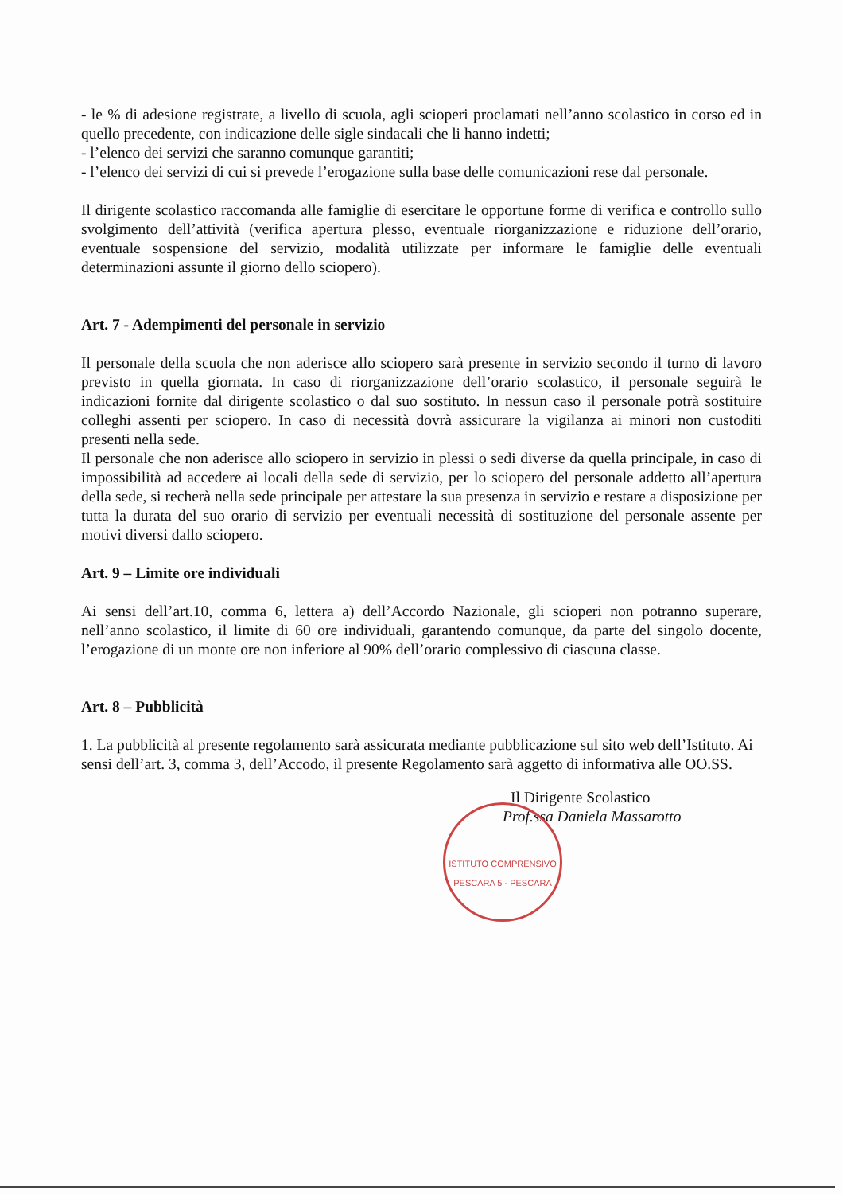- le % di adesione registrate, a livello di scuola, agli scioperi proclamati nell’anno scolastico in corso ed in quello precedente, con indicazione delle sigle sindacali che li hanno indetti;
- l’elenco dei servizi che saranno comunque garantiti;
- l’elenco dei servizi di cui si prevede l’erogazione sulla base delle comunicazioni rese dal personale.
Il dirigente scolastico raccomanda alle famiglie di esercitare le opportune forme di verifica e controllo sullo svolgimento dell’attività (verifica apertura plesso, eventuale riorganizzazione e riduzione dell’orario, eventuale sospensione del servizio, modalità utilizzate per informare le famiglie delle eventuali determinazioni assunte il giorno dello sciopero).
Art. 7 - Adempimenti del personale in servizio
Il personale della scuola che non aderisce allo sciopero sarà presente in servizio secondo il turno di lavoro previsto in quella giornata. In caso di riorganizzazione dell’orario scolastico, il personale seguirà le indicazioni fornite dal dirigente scolastico o dal suo sostituto. In nessun caso il personale potrà sostituire colleghi assenti per sciopero. In caso di necessità dovrà assicurare la vigilanza ai minori non custoditi presenti nella sede.
Il personale che non aderisce allo sciopero in servizio in plessi o sedi diverse da quella principale, in caso di impossibilità ad accedere ai locali della sede di servizio, per lo sciopero del personale addetto all’apertura della sede, si recherà nella sede principale per attestare la sua presenza in servizio e restare a disposizione per tutta la durata del suo orario di servizio per eventuali necessità di sostituzione del personale assente per motivi diversi dallo sciopero.
Art. 9 – Limite ore individuali
Ai sensi dell’art.10, comma 6, lettera a) dell’Accordo Nazionale, gli scioperi non potranno superare, nell’anno scolastico, il limite di 60 ore individuali, garantendo comunque, da parte del singolo docente, l’erogazione di un monte ore non inferiore al 90% dell’orario complessivo di ciascuna classe.
Art. 8 – Pubblicità
1. La pubblicità al presente regolamento sarà assicurata mediante pubblicazione sul sito web dell’Istituto. Ai sensi dell’art. 3, comma 3, dell’Accodo, il presente Regolamento sarà aggetto di informativa alle OO.SS.
ISTITUTO COMPRENSIVO PESCARA 5 - PESCARA
Il Dirigente Scolastico
Prof.ssa Daniela Massarotto